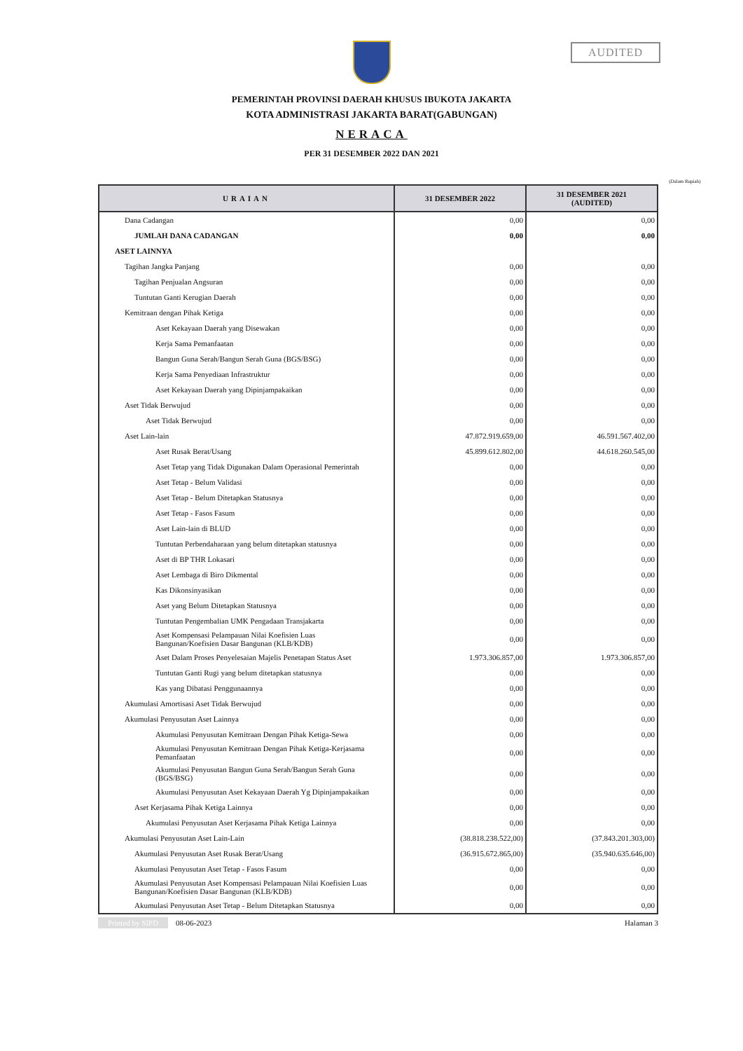AUDITED
PEMERINTAH PROVINSI DAERAH KHUSUS IBUKOTA JAKARTA
KOTA ADMINISTRASI JAKARTA BARAT(GABUNGAN)
NERACA
PER 31 DESEMBER 2022 DAN 2021
(Dalam Rupiah)
| URAIAN | 31 DESEMBER 2022 | 31 DESEMBER 2021 (AUDITED) |
| --- | --- | --- |
| Dana Cadangan | 0,00 | 0,00 |
| JUMLAH DANA CADANGAN | 0,00 | 0,00 |
| ASET LAINNYA | | |
| Tagihan Jangka Panjang | 0,00 | 0,00 |
| Tagihan Penjualan Angsuran | 0,00 | 0,00 |
| Tuntutan Ganti Kerugian Daerah | 0,00 | 0,00 |
| Kemitraan dengan Pihak Ketiga | 0,00 | 0,00 |
| Aset Kekayaan Daerah yang Disewakan | 0,00 | 0,00 |
| Kerja Sama Pemanfaatan | 0,00 | 0,00 |
| Bangun Guna Serah/Bangun Serah Guna (BGS/BSG) | 0,00 | 0,00 |
| Kerja Sama Penyediaan Infrastruktur | 0,00 | 0,00 |
| Aset Kekayaan Daerah yang Dipinjampakaikan | 0,00 | 0,00 |
| Aset Tidak Berwujud | 0,00 | 0,00 |
| Aset Tidak Berwujud | 0,00 | 0,00 |
| Aset Lain-lain | 47.872.919.659,00 | 46.591.567.402,00 |
| Aset Rusak Berat/Usang | 45.899.612.802,00 | 44.618.260.545,00 |
| Aset Tetap yang Tidak Digunakan Dalam Operasional Pemerintah | 0,00 | 0,00 |
| Aset Tetap - Belum Validasi | 0,00 | 0,00 |
| Aset Tetap - Belum Ditetapkan Statusnya | 0,00 | 0,00 |
| Aset Tetap - Fasos Fasum | 0,00 | 0,00 |
| Aset Lain-lain di BLUD | 0,00 | 0,00 |
| Tuntutan Perbendaharaan yang belum ditetapkan statusnya | 0,00 | 0,00 |
| Aset di BP THR Lokasari | 0,00 | 0,00 |
| Aset Lembaga di Biro Dikmental | 0,00 | 0,00 |
| Kas Dikonsinyasikan | 0,00 | 0,00 |
| Aset yang Belum Ditetapkan Statusnya | 0,00 | 0,00 |
| Tuntutan Pengembalian UMK Pengadaan Transjakarta | 0,00 | 0,00 |
| Aset Kompensasi Pelampauan Nilai Koefisien Luas Bangunan/Koefisien Dasar Bangunan (KLB/KDB) | 0,00 | 0,00 |
| Aset Dalam Proses Penyelesaian Majelis Penetapan Status Aset | 1.973.306.857,00 | 1.973.306.857,00 |
| Tuntutan Ganti Rugi yang belum ditetapkan statusnya | 0,00 | 0,00 |
| Kas yang Dibatasi Penggunaannya | 0,00 | 0,00 |
| Akumulasi Amortisasi Aset Tidak Berwujud | 0,00 | 0,00 |
| Akumulasi Penyusutan Aset Lainnya | 0,00 | 0,00 |
| Akumulasi Penyusutan Kemitraan Dengan Pihak Ketiga-Sewa | 0,00 | 0,00 |
| Akumulasi Penyusutan Kemitraan Dengan Pihak Ketiga-Kerjasama Pemanfaatan | 0,00 | 0,00 |
| Akumulasi Penyusutan Bangun Guna Serah/Bangun Serah Guna (BGS/BSG) | 0,00 | 0,00 |
| Akumulasi Penyusutan Aset Kekayaan Daerah Yg Dipinjampakaikan | 0,00 | 0,00 |
| Aset Kerjasama Pihak Ketiga Lainnya | 0,00 | 0,00 |
| Akumulasi Penyusutan Aset Kerjasama Pihak Ketiga Lainnya | 0,00 | 0,00 |
| Akumulasi Penyusutan Aset Lain-Lain | (38.818.238.522,00) | (37.843.201.303,00) |
| Akumulasi Penyusutan Aset Rusak Berat/Usang | (36.915.672.865,00) | (35.940.635.646,00) |
| Akumulasi Penyusutan Aset Tetap - Fasos Fasum | 0,00 | 0,00 |
| Akumulasi Penyusutan Aset Kompensasi Pelampauan Nilai Koefisien Luas Bangunan/Koefisien Dasar Bangunan (KLB/KDB) | 0,00 | 0,00 |
| Akumulasi Penyusutan Aset Tetap - Belum Ditetapkan Statusnya | 0,00 | 0,00 |
Printed by SIPD 08-06-2023 Halaman 3